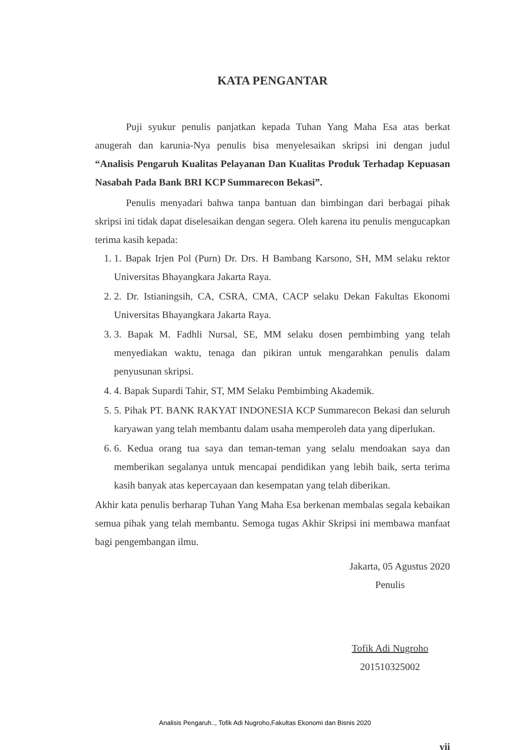KATA PENGANTAR
Puji syukur penulis panjatkan kepada Tuhan Yang Maha Esa atas berkat anugerah dan karunia-Nya penulis bisa menyelesaikan skripsi ini dengan judul “Analisis Pengaruh Kualitas Pelayanan Dan Kualitas Produk Terhadap Kepuasan Nasabah Pada Bank BRI KCP Summarecon Bekasi”.
Penulis menyadari bahwa tanpa bantuan dan bimbingan dari berbagai pihak skripsi ini tidak dapat diselesaikan dengan segera. Oleh karena itu penulis mengucapkan terima kasih kepada:
1. 1. Bapak Irjen Pol (Purn) Dr. Drs. H Bambang Karsono, SH, MM selaku rektor Universitas Bhayangkara Jakarta Raya.
2. 2. Dr. Istianingsih, CA, CSRA, CMA, CACP selaku Dekan Fakultas Ekonomi Universitas Bhayangkara Jakarta Raya.
3. 3. Bapak M. Fadhli Nursal, SE, MM selaku dosen pembimbing yang telah menyediakan waktu, tenaga dan pikiran untuk mengarahkan penulis dalam penyusunan skripsi.
4. 4. Bapak Supardi Tahir, ST, MM Selaku Pembimbing Akademik.
5. 5. Pihak PT. BANK RAKYAT INDONESIA KCP Summarecon Bekasi dan seluruh karyawan yang telah membantu dalam usaha memperoleh data yang diperlukan.
6. 6. Kedua orang tua saya dan teman-teman yang selalu mendoakan saya dan memberikan segalanya untuk mencapai pendidikan yang lebih baik, serta terima kasih banyak atas kepercayaan dan kesempatan yang telah diberikan.
Akhir kata penulis berharap Tuhan Yang Maha Esa berkenan membalas segala kebaikan semua pihak yang telah membantu. Semoga tugas Akhir Skripsi ini membawa manfaat bagi pengembangan ilmu.
Jakarta, 05 Agustus 2020
Penulis
Tofik Adi Nugroho
201510325002
vii
Analisis Pengaruh.., Tofik Adi Nugroho,Fakultas Ekonomi dan Bisnis 2020